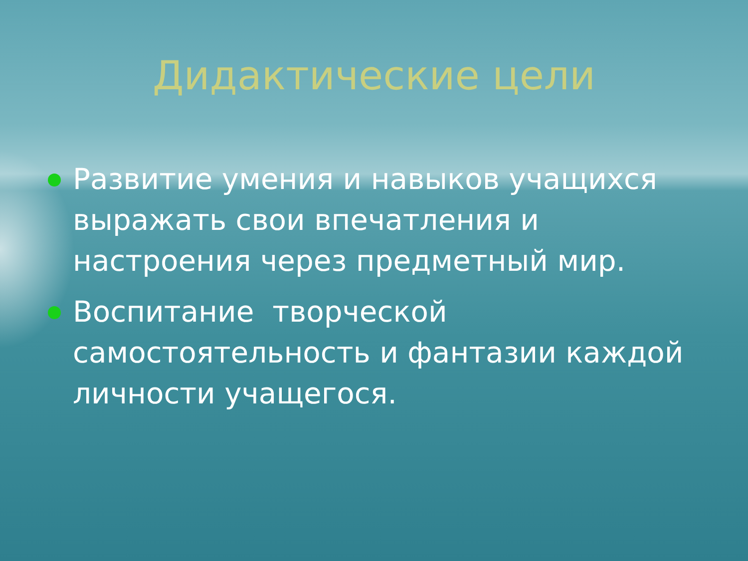Дидактические цели
Развитие умения и навыков учащихся выражать свои впечатления и настроения через предметный мир.
Воспитание творческой самостоятельность и фантазии каждой личности учащегося.